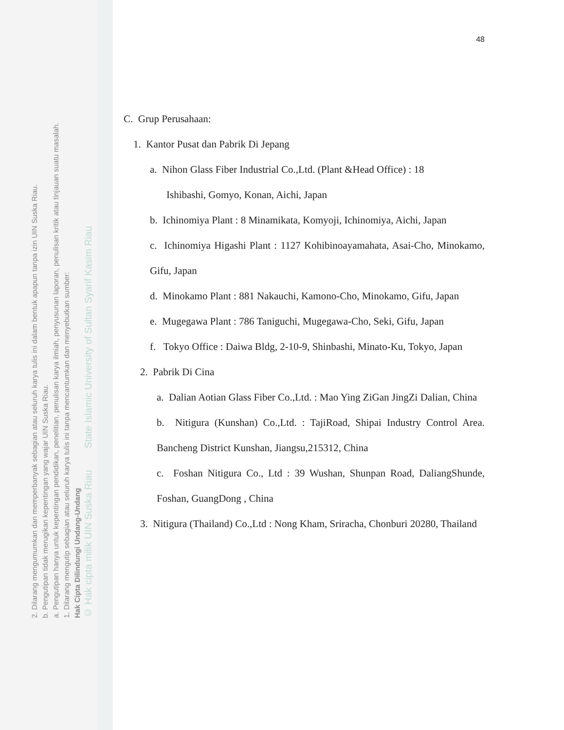2. Dilarang mengumumkan dan memperbanyak sebagian atau seluruh karya tulis ini dalam bentuk apapun tanpa izin UIN Suska Riau.
b. Pengutipan tidak merugikan kepentingan yang wajar UIN Suska Riau.
a. Pengutipan hanya untuk kepentingan pendidikan, penelitian, penulisan karya ilmiah, penyusunan laporan, penulisan kritik atau tinjauan suatu masalah.
1. Dilarang mengutip sebagian atau seluruh karya tulis ini tanpa mencantumkan dan menyebutkan sumber:
Hak Cipta Dilindungi Undang-Undang
© Hak cipta milik UIN Suska Riau State Islamic University of Sultan Syarif Kasim Riau
48
C. Grup Perusahaan:
1. Kantor Pusat dan Pabrik Di Jepang
a. Nihon Glass Fiber Industrial Co.,Ltd. (Plant &Head Office) : 18
Ishibashi, Gomyo, Konan, Aichi, Japan
b. Ichinomiya Plant : 8 Minamikata, Komyoji, Ichinomiya, Aichi, Japan
c. Ichinomiya Higashi Plant : 1127 Kohibinoayamahata, Asai-Cho, Minokamo, Gifu, Japan
d. Minokamo Plant : 881 Nakauchi, Kamono-Cho, Minokamo, Gifu, Japan
e. Mugegawa Plant : 786 Taniguchi, Mugegawa-Cho, Seki, Gifu, Japan
f. Tokyo Office : Daiwa Bldg, 2-10-9, Shinbashi, Minato-Ku, Tokyo, Japan
2. Pabrik Di Cina
a. Dalian Aotian Glass Fiber Co.,Ltd. : Mao Ying ZiGan JingZi Dalian, China
b. Nitigura (Kunshan) Co.,Ltd. : TajiRoad, Shipai Industry Control Area. Bancheng District Kunshan, Jiangsu,215312, China
c. Foshan Nitigura Co., Ltd : 39 Wushan, Shunpan Road, DaliangShunde, Foshan, GuangDong , China
3. Nitigura (Thailand) Co.,Ltd : Nong Kham, Sriracha, Chonburi 20280, Thailand